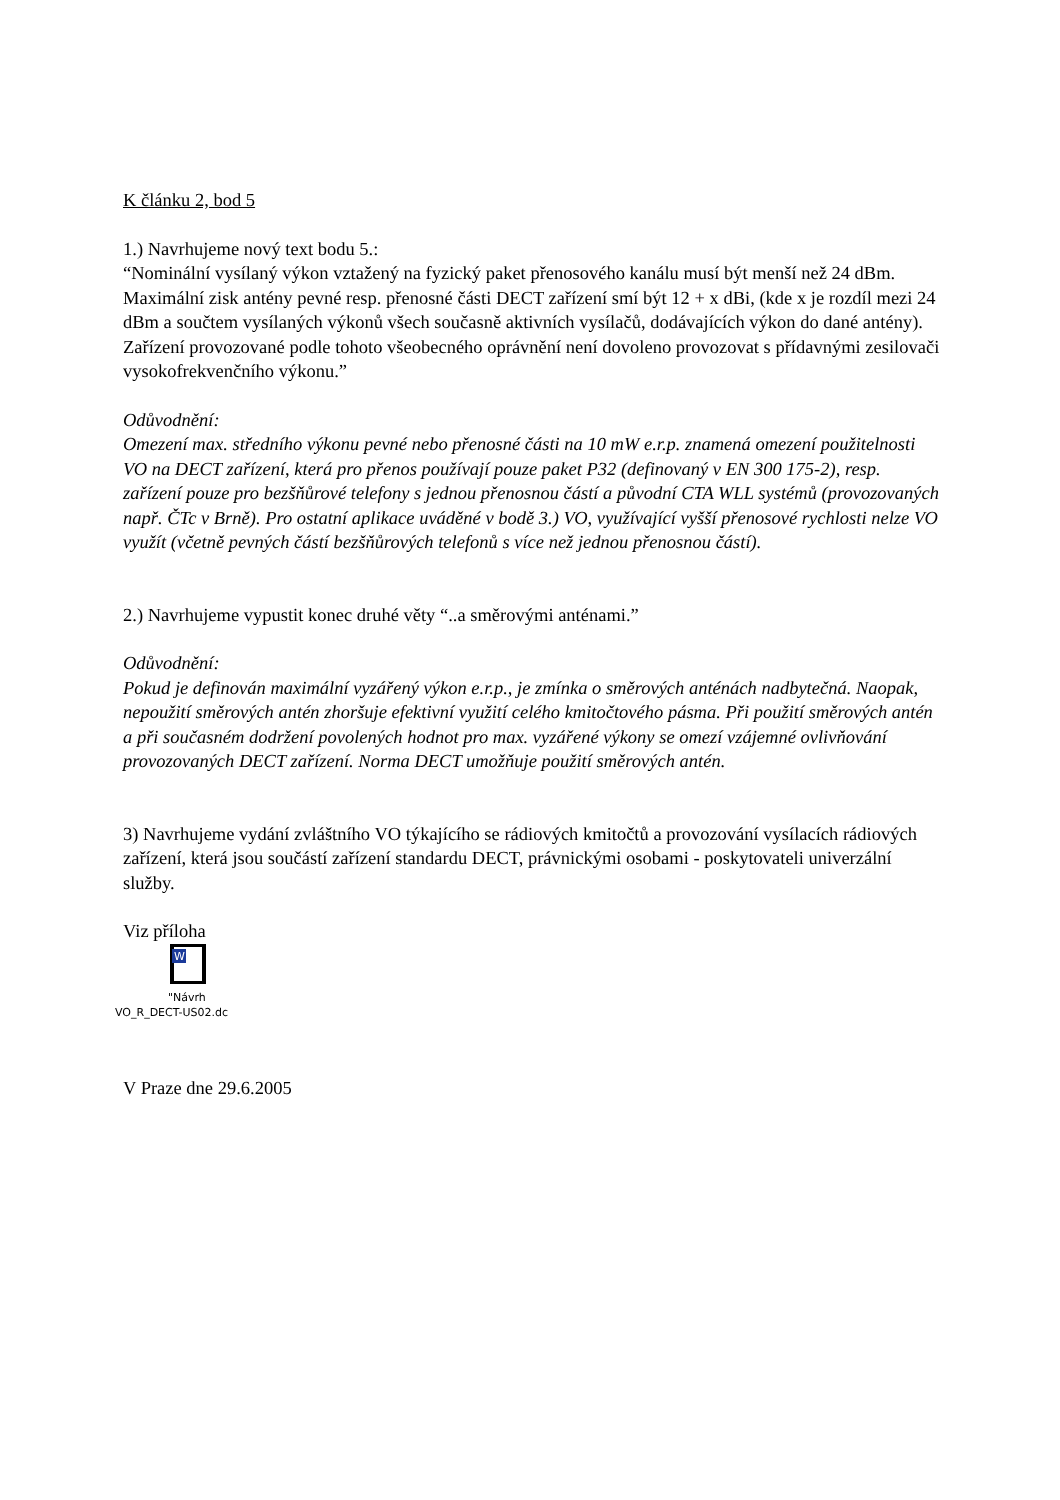K článku 2, bod 5
1.) Navrhujeme nový text bodu 5.:
“Nominální vysílaný výkon vztažený na fyzický paket přenosového kanálu musí být menší než 24 dBm. Maximální zisk antény pevné resp. přenosné části DECT zařízení smí být 12 + x dBi, (kde x je rozdíl mezi 24 dBm a součtem vysílaných výkonů všech současně aktivních vysílačů, dodávajících výkon do dané antény). Zařízení provozované podle tohoto všeobecného oprávnění není dovoleno provozovat s přídavnými zesilovači vysokofrekvenčního výkonu.”
Odůvodnění:
Omezení max. středního výkonu pevné nebo přenosné části na 10 mW e.r.p. znamená omezení použitelnosti VO na DECT zařízení, která pro přenos používají pouze paket P32 (definovaný v EN 300 175-2), resp. zařízení pouze pro bezšňůrové telefony s jednou přenosnou částí a původní CTA WLL systémů (provozovaných např. ČTc v Brně). Pro ostatní aplikace uváděné v bodě 3.) VO, využívající vyšší přenosové rychlosti nelze VO využít (včetně pevných částí bezšňůrových telefonů s více než jednou přenosnou částí).
2.) Navrhujeme vypustit konec druhé věty “..a směrovými anténami.”
Odůvodnění:
Pokud je definován maximální vyzářený výkon e.r.p., je zmínka o směrových anténách nadbytečná. Naopak, nepoužití směrových antén zhoršuje efektivní využití celého kmitočtového pásma. Při použití směrových antén a při současném dodržení povolených hodnot pro max. vyzářené výkony se omezí vzájemné ovlivňování provozovaných DECT zařízení. Norma DECT umožňuje použití směrových antén.
3) Navrhujeme vydání zvláštního VO týkajícího se rádiových kmitočtů a provozování vysílacích rádiových zařízení, která jsou součástí zařízení standardu DECT, právnickými osobami - poskytovateli univerzální služby.
Viz příloha
W
"Návrh
VO_R_DECT-US02.dc
V Praze dne 29.6.2005